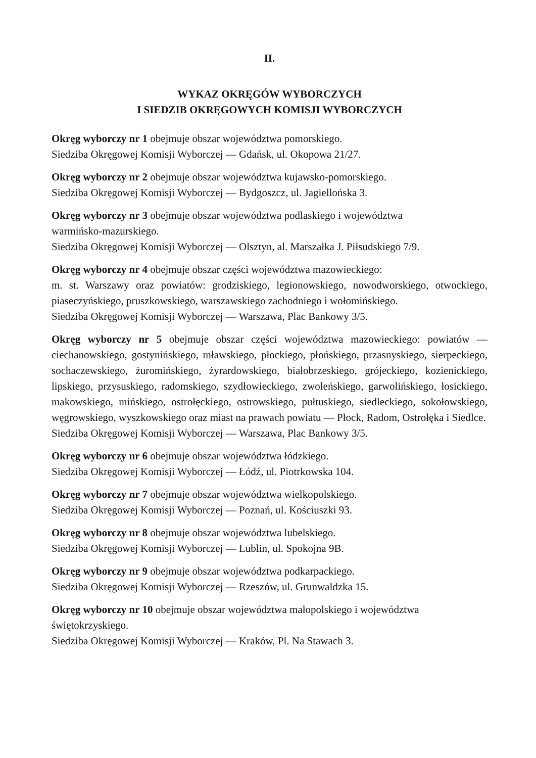II.
WYKAZ OKRĘGÓW WYBORCZYCH
I SIEDZIB OKRĘGOWYCH KOMISJI WYBORCZYCH
Okręg wyborczy nr 1 obejmuje obszar województwa pomorskiego.
Siedziba Okręgowej Komisji Wyborczej — Gdańsk, ul. Okopowa 21/27.
Okręg wyborczy nr 2 obejmuje obszar województwa kujawsko-pomorskiego.
Siedziba Okręgowej Komisji Wyborczej — Bydgoszcz, ul. Jagiellońska 3.
Okręg wyborczy nr 3 obejmuje obszar województwa podlaskiego i województwa
warmińsko-mazurskiego.
Siedziba Okręgowej Komisji Wyborczej — Olsztyn, al. Marszałka J. Piłsudskiego 7/9.
Okręg wyborczy nr 4 obejmuje obszar części województwa mazowieckiego:
m. st. Warszawy oraz powiatów: grodziskiego, legionowskiego, nowodworskiego, otwockiego, piaseczyńskiego, pruszkowskiego, warszawskiego zachodniego i wołomińskiego.
Siedziba Okręgowej Komisji Wyborczej — Warszawa, Plac Bankowy 3/5.
Okręg wyborczy nr 5 obejmuje obszar części województwa mazowieckiego: powiatów — ciechanowskiego, gostynińskiego, mławskiego, płockiego, płońskiego, przasnyskiego, sierpeckiego, sochaczewskiego, żuromińskiego, żyrardowskiego, białobrzeskiego, grójeckiego, kozienickiego, lipskiego, przysuskiego, radomskiego, szydłowieckiego, zwoleńskiego, garwolińskiego, łosickiego, makowskiego, mińskiego, ostrołęckiego, ostrowskiego, pułtuskiego, siedleckiego, sokołowskiego, węgrowskiego, wyszkowskiego oraz miast na prawach powiatu — Płock, Radom, Ostrołęka i Siedlce.
Siedziba Okręgowej Komisji Wyborczej — Warszawa, Plac Bankowy 3/5.
Okręg wyborczy nr 6 obejmuje obszar województwa łódzkiego.
Siedziba Okręgowej Komisji Wyborczej — Łódź, ul. Piotrkowska 104.
Okręg wyborczy nr 7 obejmuje obszar województwa wielkopolskiego.
Siedziba Okręgowej Komisji Wyborczej — Poznań, ul. Kościuszki 93.
Okręg wyborczy nr 8 obejmuje obszar województwa lubelskiego.
Siedziba Okręgowej Komisji Wyborczej — Lublin, ul. Spokojna 9B.
Okręg wyborczy nr 9 obejmuje obszar województwa podkarpackiego.
Siedziba Okręgowej Komisji Wyborczej — Rzeszów, ul. Grunwaldzka 15.
Okręg wyborczy nr 10 obejmuje obszar województwa małopolskiego i województwa
świętokrzyskiego.
Siedziba Okręgowej Komisji Wyborczej — Kraków, Pl. Na Stawach 3.